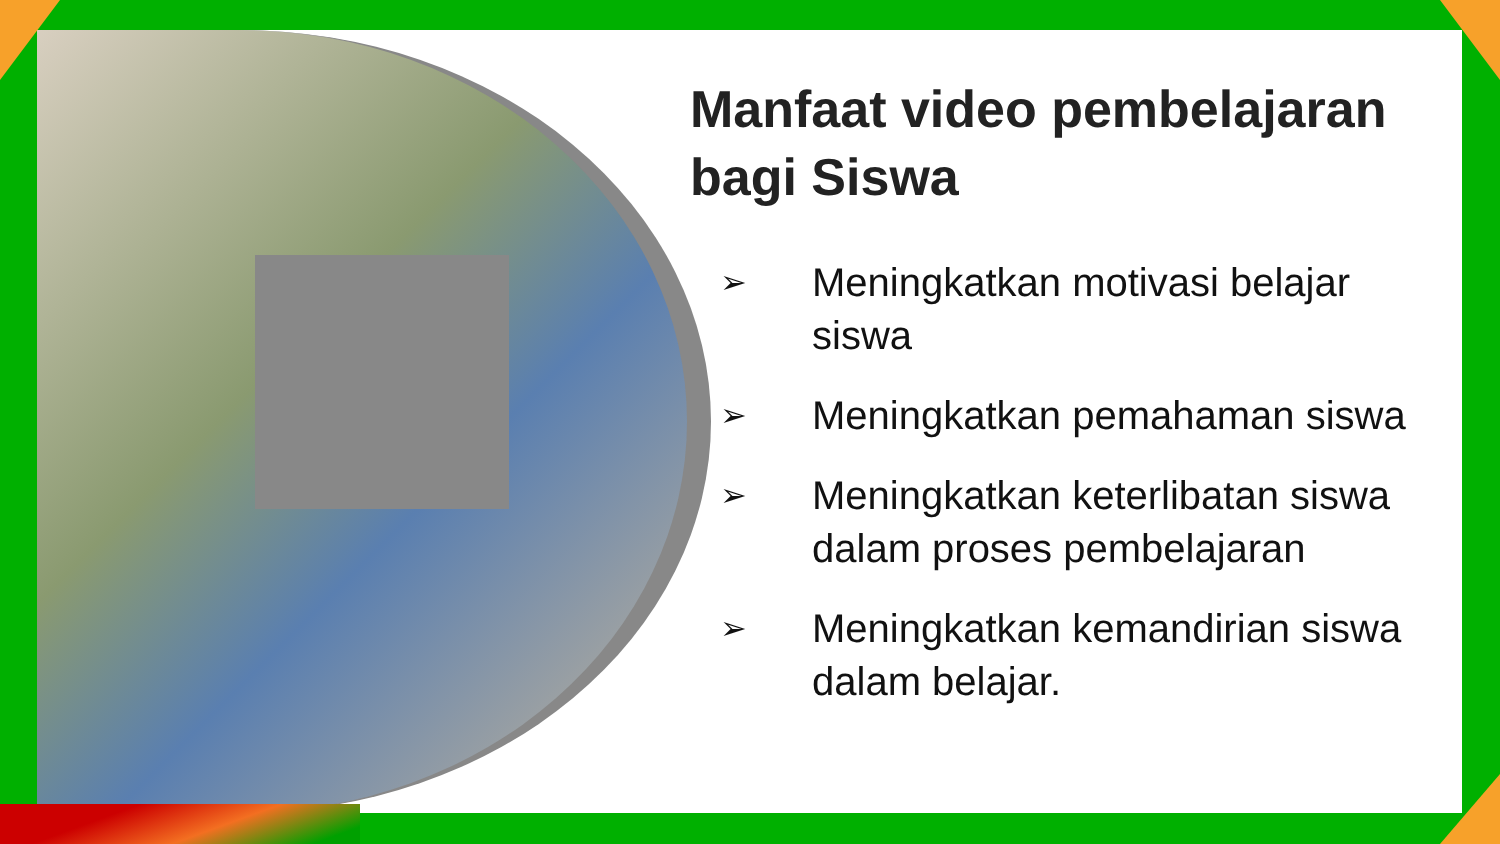Manfaat video pembelajaran bagi Siswa
➢ Meningkatkan motivasi belajar siswa
➢ Meningkatkan pemahaman siswa
➢ Meningkatkan keterlibatan siswa dalam proses pembelajaran
➢ Meningkatkan kemandirian siswa dalam belajar.